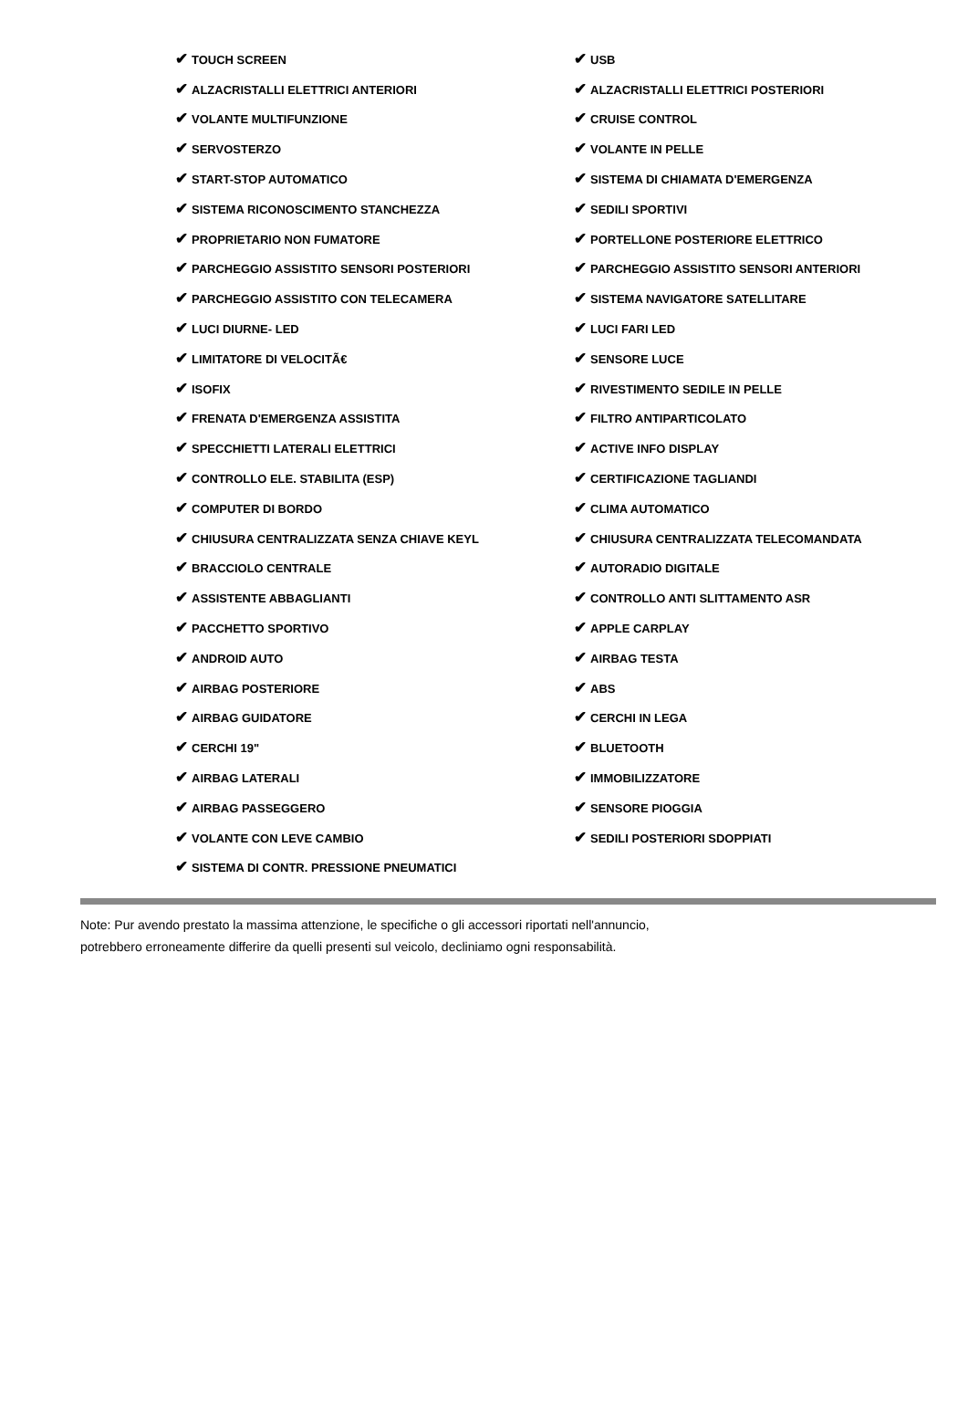| ✔ TOUCH SCREEN | ✔ USB |
| ✔ ALZACRISTALLI ELETTRICI ANTERIORI | ✔ ALZACRISTALLI ELETTRICI POSTERIORI |
| ✔ VOLANTE MULTIFUNZIONE | ✔ CRUISE CONTROL |
| ✔ SERVOSTERZO | ✔ VOLANTE IN PELLE |
| ✔ START-STOP AUTOMATICO | ✔ SISTEMA DI CHIAMATA D'EMERGENZA |
| ✔ SISTEMA RICONOSCIMENTO STANCHEZZA | ✔ SEDILI SPORTIVI |
| ✔ PROPRIETARIO NON FUMATORE | ✔ PORTELLONE POSTERIORE ELETTRICO |
| ✔ PARCHEGGIO ASSISTITO SENSORI POSTERIORI | ✔ PARCHEGGIO ASSISTITO SENSORI ANTERIORI |
| ✔ PARCHEGGIO ASSISTITO CON TELECAMERA | ✔ SISTEMA NAVIGATORE SATELLITARE |
| ✔ LUCI DIURNE- LED | ✔ LUCI FARI LED |
| ✔ LIMITATORE DI VELOCITÃ€ | ✔ SENSORE LUCE |
| ✔ ISOFIX | ✔ RIVESTIMENTO SEDILE IN PELLE |
| ✔ FRENATA D'EMERGENZA ASSISTITA | ✔ FILTRO ANTIPARTICOLATO |
| ✔ SPECCHIETTI LATERALI ELETTRICI | ✔ ACTIVE INFO DISPLAY |
| ✔ CONTROLLO ELE. STABILITA (ESP) | ✔ CERTIFICAZIONE TAGLIANDI |
| ✔ COMPUTER DI BORDO | ✔ CLIMA AUTOMATICO |
| ✔ CHIUSURA CENTRALIZZATA SENZA CHIAVE KEYL | ✔ CHIUSURA CENTRALIZZATA TELECOMANDATA |
| ✔ BRACCIOLO CENTRALE | ✔ AUTORADIO DIGITALE |
| ✔ ASSISTENTE ABBAGLIANTI | ✔ CONTROLLO ANTI SLITTAMENTO ASR |
| ✔ PACCHETTO SPORTIVO | ✔ APPLE CARPLAY |
| ✔ ANDROID AUTO | ✔ AIRBAG TESTA |
| ✔ AIRBAG POSTERIORE | ✔ ABS |
| ✔ AIRBAG GUIDATORE | ✔ CERCHI IN LEGA |
| ✔ CERCHI 19" | ✔ BLUETOOTH |
| ✔ AIRBAG LATERALI | ✔ IMMOBILIZZATORE |
| ✔ AIRBAG PASSEGGERO | ✔ SENSORE PIOGGIA |
| ✔ VOLANTE CON LEVE CAMBIO | ✔ SEDILI POSTERIORI SDOPPIATI |
| ✔ SISTEMA DI CONTR. PRESSIONE PNEUMATICI | |
Note: Pur avendo prestato la massima attenzione, le specifiche o gli accessori riportati nell'annuncio,
potrebbero erroneamente differire da quelli presenti sul veicolo, decliniamo ogni responsabilità.